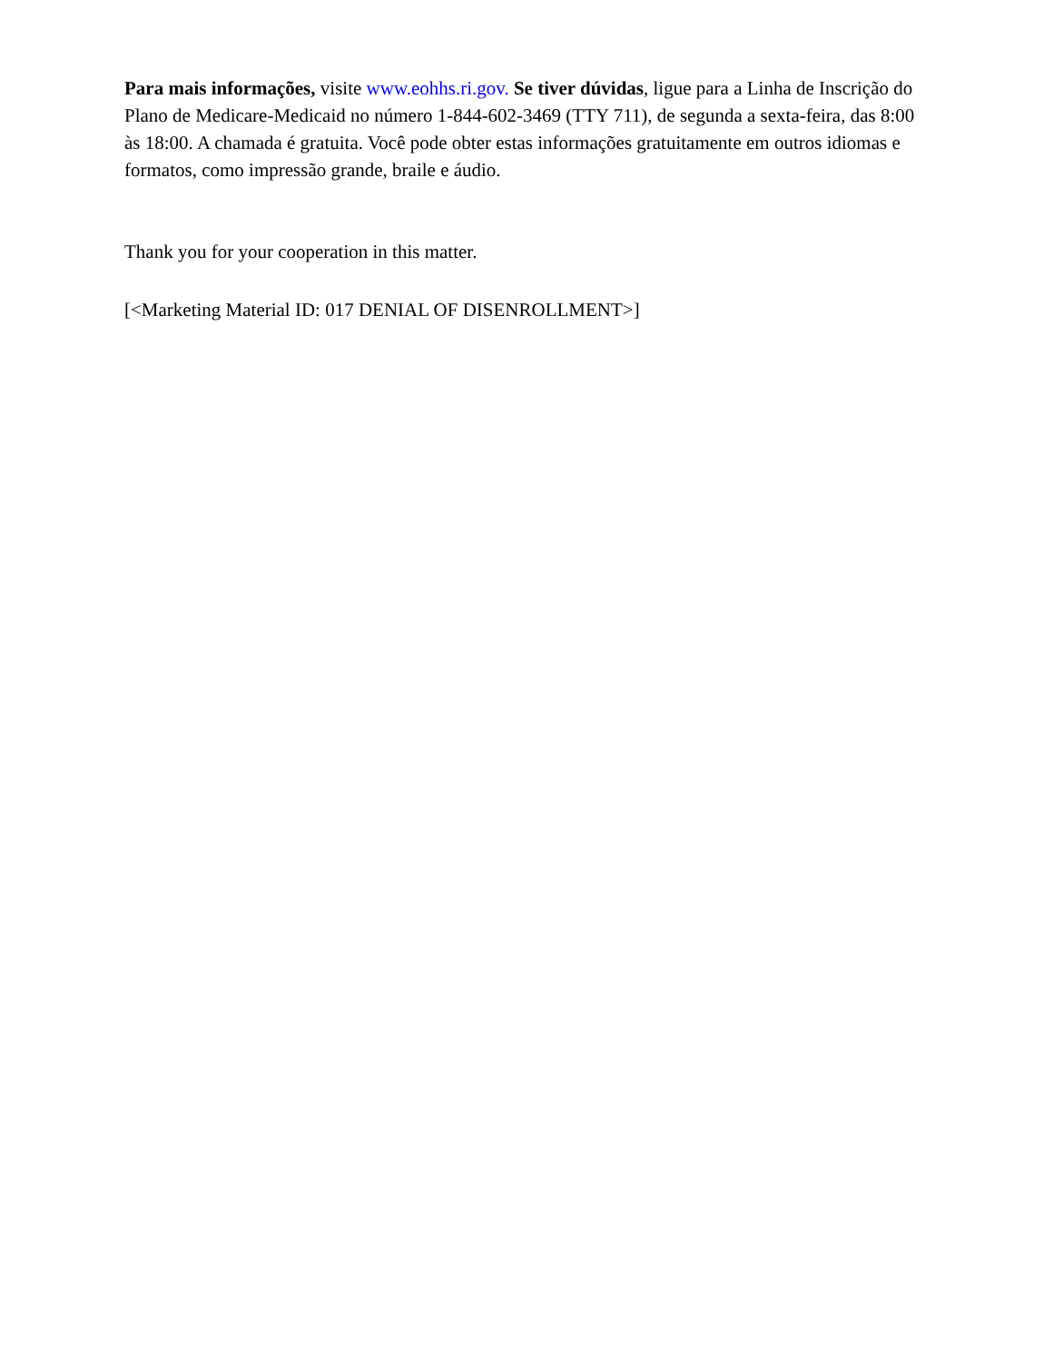Para mais informações, visite www.eohhs.ri.gov. Se tiver dúvidas, ligue para a Linha de Inscrição do Plano de Medicare-Medicaid no número 1-844-602-3469 (TTY 711), de segunda a sexta-feira, das 8:00 às 18:00. A chamada é gratuita. Você pode obter estas informações gratuitamente em outros idiomas e formatos, como impressão grande, braile e áudio.
Thank you for your cooperation in this matter.
[<Marketing Material ID: 017 DENIAL OF DISENROLLMENT>]